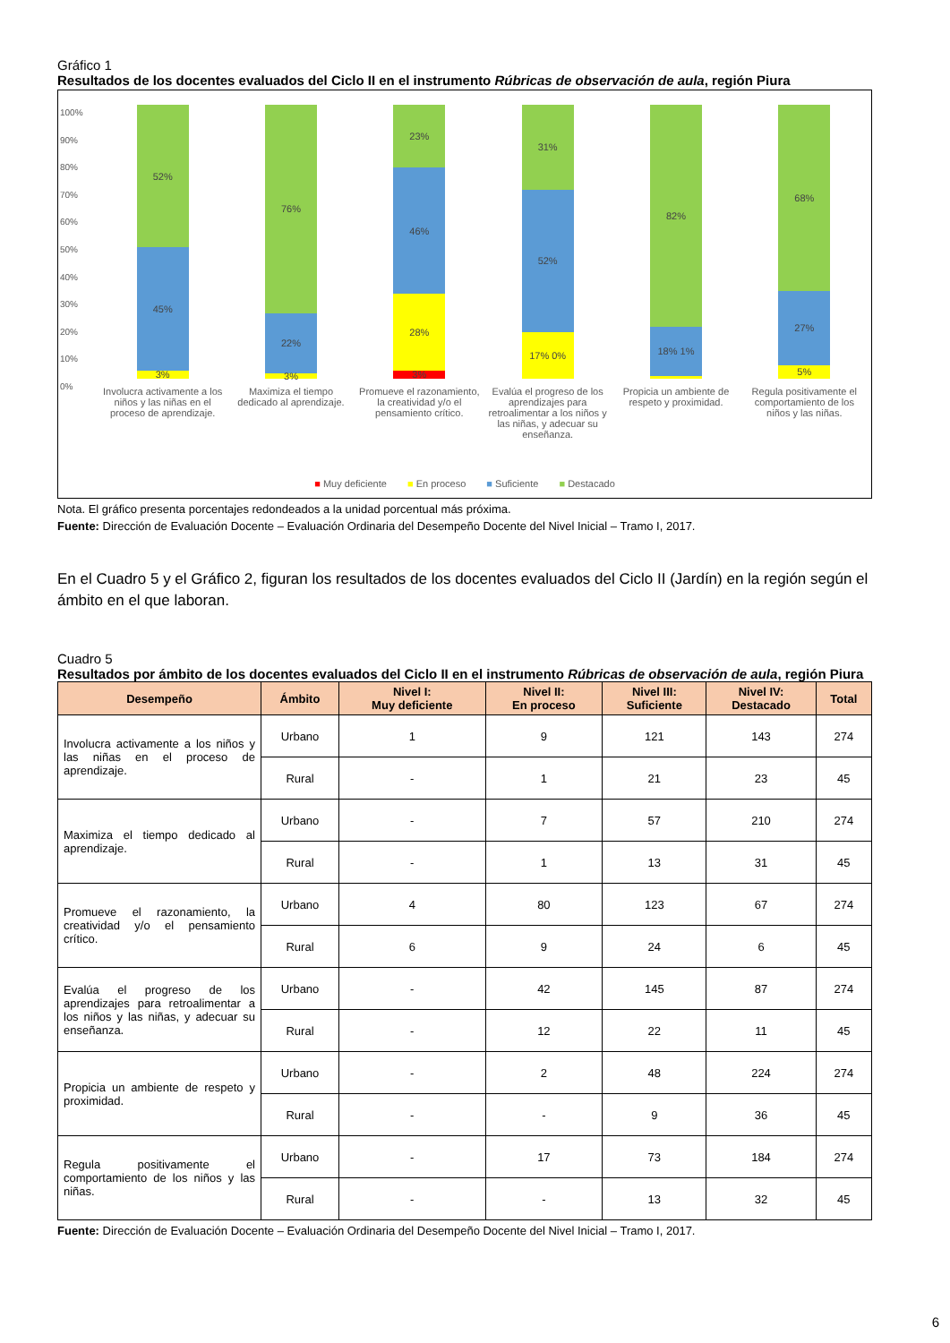Gráfico 1
Resultados de los docentes evaluados del Ciclo II en el instrumento Rúbricas de observación de aula, región Piura
100%
90%
80%
70%
60%
50%
40%
30%
20%
10%
0%
3%
45%
52%
3%
22%
76%
3%
28%
46%
23%
17% 0%
52%
31%
18% 1%
82%
5%
27%
68%
Involucra activamente a los niños y las niñas en el proceso de aprendizaje.
Maximiza el tiempo dedicado al aprendizaje.
Promueve el razonamiento, la creatividad y/o el pensamiento crítico.
Evalúa el progreso de los aprendizajes para retroalimentar a los niños y las niñas, y adecuar su enseñanza.
Propicia un ambiente de respeto y proximidad.
Regula positivamente el comportamiento de los niños y las niñas.
■ Muy deficiente ■ En proceso ■ Suficiente ■ Destacado
Nota. El gráfico presenta porcentajes redondeados a la unidad porcentual más próxima.
Fuente: Dirección de Evaluación Docente – Evaluación Ordinaria del Desempeño Docente del Nivel Inicial – Tramo I, 2017.
En el Cuadro 5 y el Gráfico 2, figuran los resultados de los docentes evaluados del Ciclo II (Jardín) en la región según el ámbito en el que laboran.
Cuadro 5
Resultados por ámbito de los docentes evaluados del Ciclo II en el instrumento Rúbricas de observación de aula, región Piura
| Desempeño | Ámbito | Nivel I: Muy deficiente | Nivel II: En proceso | Nivel III: Suficiente | Nivel IV: Destacado | Total |
| --- | --- | --- | --- | --- | --- | --- |
| Involucra activamente a los niños y las niñas en el proceso de aprendizaje. | Urbano | 1 | 9 | 121 | 143 | 274 |
| | Rural | - | 1 | 21 | 23 | 45 |
| Maximiza el tiempo dedicado al aprendizaje. | Urbano | - | 7 | 57 | 210 | 274 |
| | Rural | - | 1 | 13 | 31 | 45 |
| Promueve el razonamiento, la creatividad y/o el pensamiento crítico. | Urbano | 4 | 80 | 123 | 67 | 274 |
| | Rural | 6 | 9 | 24 | 6 | 45 |
| Evalúa el progreso de los aprendizajes para retroalimentar a los niños y las niñas, y adecuar su enseñanza. | Urbano | - | 42 | 145 | 87 | 274 |
| | Rural | - | 12 | 22 | 11 | 45 |
| Propicia un ambiente de respeto y proximidad. | Urbano | - | 2 | 48 | 224 | 274 |
| | Rural | - | - | 9 | 36 | 45 |
| Regula positivamente el comportamiento de los niños y las niñas. | Urbano | - | 17 | 73 | 184 | 274 |
| | Rural | - | - | 13 | 32 | 45 |
Fuente: Dirección de Evaluación Docente – Evaluación Ordinaria del Desempeño Docente del Nivel Inicial – Tramo I, 2017.
6